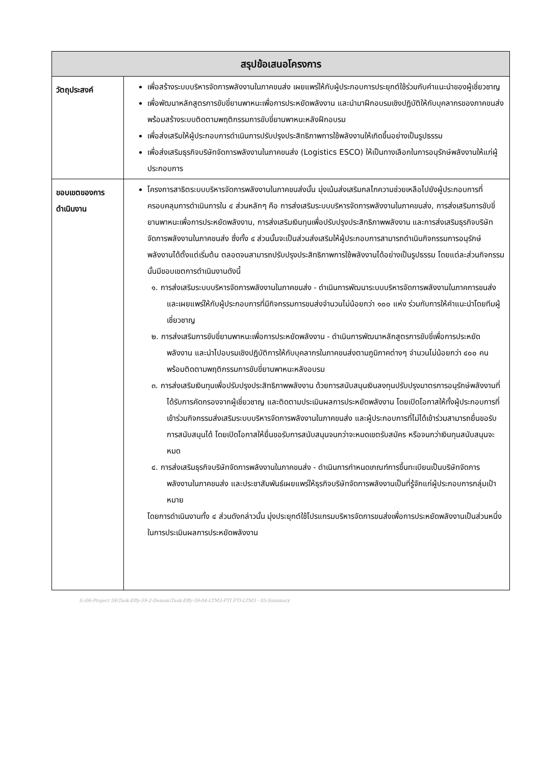| สรุปข้อเสนอโครงการ | |
| --- | --- |
| วัตถุประสงค์ | เพื่อสร้างระบบบริหารจัดการพลังงานในภาคขนส่ง เผยแพร่ให้กับผู้ประกอบการประยุกต์ใช้ร่วมกับคำแนะนำของผู้เชี่ยวชาญ เพื่อพัฒนาหลักสูตรการขับขี่ยานพาหนะเพื่อการประหยัดพลังงาน และนำมาฝึกอบรมเชิงปฏิบัติให้กับบุคลากรของภาคขนส่ง พร้อมสร้างระบบติดตามพฤติกรรมการขับขี่ยานพาหนะหลังฝึกอบรม เพื่อส่งเสริมให้ผู้ประกอบการดำเนินการปรับปรุงประสิทธิภาพการใช้พลังงานให้เกิดขึ้นอย่างเป็นรูปธรรม เพื่อส่งเสริมธุรกิจบริษัทจัดการพลังงานในภาคขนส่ง (Logistics ESCO) ให้เป็นทางเลือกในการอนุรักษ์พลังงานให้แก่ผู้ประกอบการ |
| ขอบเขตของการดำเนินงาน | โครงการสาธิตระบบบริหารจัดการพลังงานในภาคขนส่งนั้น มุ่งเน้นส่งเสริมกลไกความช่วยเหลือไปยังผู้ประกอบการที่ครอบคลุมการดำเนินการใน ๔ ส่วนหลักๆ คือ การส่งเสริมระบบบริหารจัดการพลังงานในภาคขนส่ง, การส่งเสริมการขับขี่ยานพาหนะเพื่อการประหยัดพลังงาน, การส่งเสริมเงินทุนเพื่อปรับปรุงประสิทธิภาพพลังงาน และการส่งเสริมธุรกิจบริษัทจัดการพลังงานในภาคขนส่ง ซึ่งทั้ง ๔ ส่วนนั้นจะเป็นส่วนส่งเสริมให้ผู้ประกอบการสามารถดำเนินกิจกรรมการอนุรักษ์พลังงานได้ตั้งแต่เริ่มต้น ตลอดจนสามารถปรับปรุงประสิทธิภาพการใช้พลังงานได้อย่างเป็นรูปธรรม โดยแต่ละส่วนกิจกรรมนั้นมีขอบเขตการดำเนินงานดังนี้ ๑. การส่งเสริมระบบบริหารจัดการพลังงานในภาคขนส่ง - ดำเนินการพัฒนาระบบบริหารจัดการพลังงานในภาคการขนส่ง และเผยแพร่ให้กับผู้ประกอบการที่มีกิจกรรมการขนส่งจำนวนไม่น้อยกว่า ๑๐๐ แห่ง ร่วมกับการให้คำแนะนำโดยทีมผู้เชี่ยวชาญ ๒. การส่งเสริมการขับขี่ยานพาหนะเพื่อการประหยัดพลังงาน - ดำเนินการพัฒนาหลักสูตรการขับขี่เพื่อการประหยัดพลังงาน และนำไปอบรมเชิงปฏิบัติการให้กับบุคลากรในภาคขนส่งตามภูมิภาคต่างๆ จำนวนไม่น้อยกว่า ๔๐๐ คน พร้อมติดตามพฤติกรรมการขับขี่ยานพาหนะหลังอบรม ๓. การส่งเสริมเงินทุนเพื่อปรับปรุงประสิทธิภาพพลังงาน ด้วยการสนับสนุนเงินลงทุนปรับปรุงมาตรการอนุรักษ์พลังงานที่ได้รับการคัดกรองจากผู้เชี่ยวชาญ และติดตามประเมินผลการประหยัดพลังงาน โดยเปิดโอกาสให้ทั้งผู้ประกอบการที่เข้าร่วมกิจกรรมส่งเสริมระบบบริหารจัดการพลังงานในภาคขนส่ง และผู้ประกอบการที่ไม่ได้เข้าร่วมสามารถยื่นขอรับการสนับสนุนได้ โดยเปิดโอกาสให้ยื่นขอรับการสนับสนุนจนกว่าจะหมดเขตรับสมัคร หรือจนกว่าเงินทุนสนับสนุนจะหมด ๔. การส่งเสริมธุรกิจบริษัทจัดการพลังงานในภาคขนส่ง - ดำเนินการกำหนดเกณฑ์การขึ้นทะเบียนเป็นบริษัทจัดการพลังงานในภาคขนส่ง และประชาสัมพันธ์เผยแพร่ให้ธุรกิจบริษัทจัดการพลังงานเป็นที่รู้จักแก่ผู้ประกอบการกลุ่มเป้าหมาย โดยการดำเนินงานทั้ง ๔ ส่วนดังกล่าวนั้น มุ่งประยุกต์ใช้โปรแกรมบริหารจัดการขนส่งเพื่อการประหยัดพลังงานเป็นส่วนหนึ่งในการประเมินผลการประหยัดพลังงาน |
S:\06-Project 59\Task-Effy-59-2-Demon\Task-Effy-59-04-LTM3-FTI FTI-LTM3 - 05-Summary